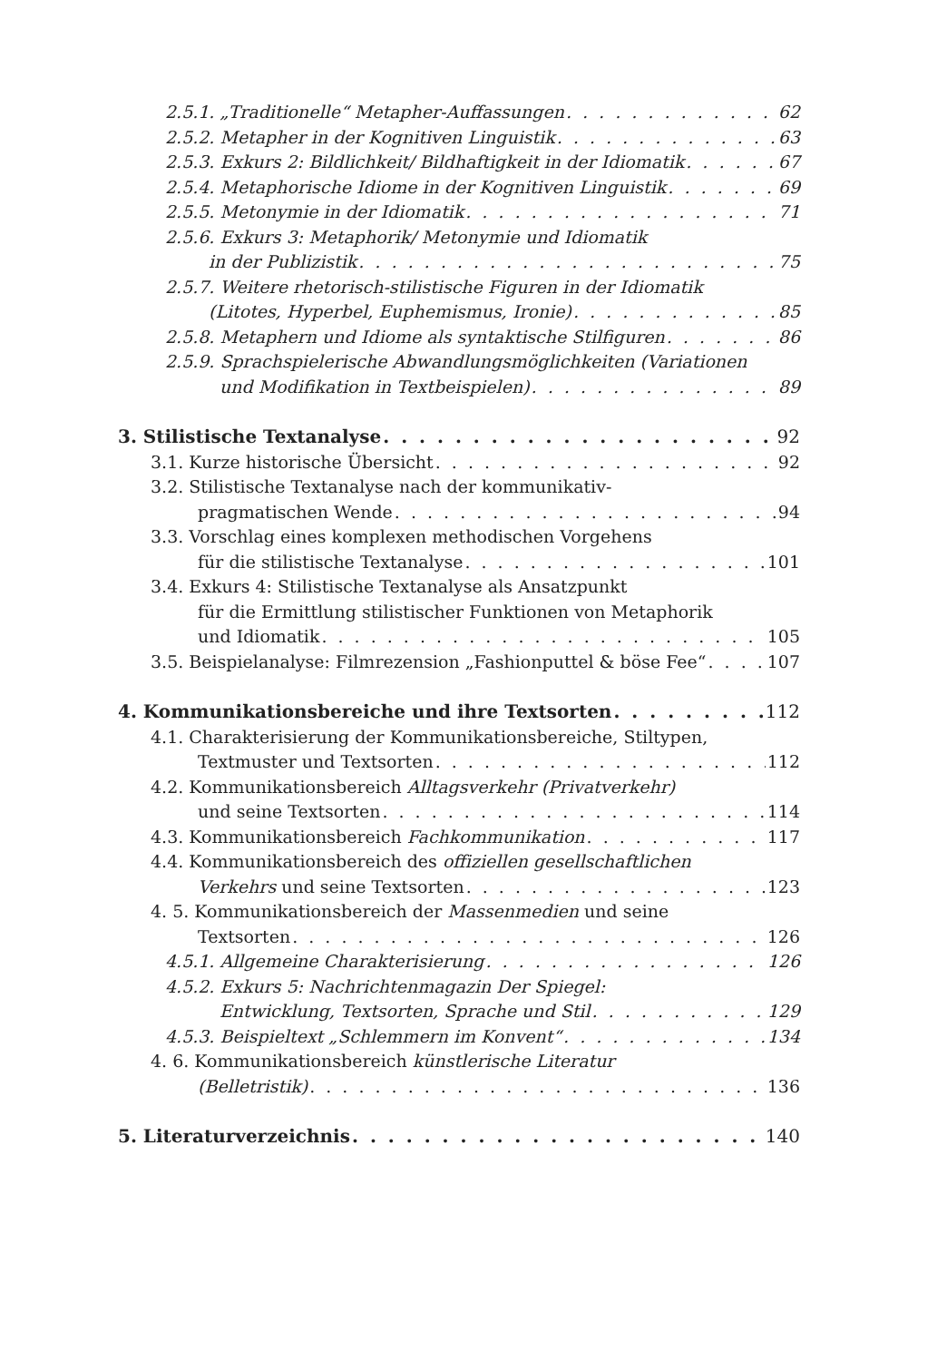2.5.1. „Traditionelle“ Metapher-Auffassungen 62
2.5.2. Metapher in der Kognitiven Linguistik 63
2.5.3. Exkurs 2: Bildlichkeit/ Bildhaftigkeit in der Idiomatik 67
2.5.4. Metaphorische Idiome in der Kognitiven Linguistik 69
2.5.5. Metonymie in der Idiomatik 71
2.5.6. Exkurs 3: Metaphorik/ Metonymie und Idiomatik
in der Publizistik 75
2.5.7. Weitere rhetorisch-stilistische Figuren in der Idiomatik
(Litotes, Hyperbel, Euphemismus, Ironie) 85
2.5.8. Metaphern und Idiome als syntaktische Stilfiguren 86
2.5.9. Sprachspielerische Abwandlungsmöglichkeiten (Variationen
und Modifikation in Textbeispielen) 89
3. Stilistische Textanalyse 92
3.1. Kurze historische Übersicht 92
3.2. Stilistische Textanalyse nach der kommunikativ-
pragmatischen Wende 94
3.3. Vorschlag eines komplexen methodischen Vorgehens
für die stilistische Textanalyse 101
3.4. Exkurs 4: Stilistische Textanalyse als Ansatzpunkt
für die Ermittlung stilistischer Funktionen von Metaphorik
und Idiomatik 105
3.5. Beispielanalyse: Filmrezension „Fashionputtel & böse Fee“ 107
4. Kommunikationsbereiche und ihre Textsorten 112
4.1. Charakterisierung der Kommunikationsbereiche, Stiltypen,
Textmuster und Textsorten 112
4.2. Kommunikationsbereich Alltagsverkehr (Privatverkehr)
und seine Textsorten 114
4.3. Kommunikationsbereich Fachkommunikation 117
4.4. Kommunikationsbereich des offiziellen gesellschaftlichen
Verkehrs und seine Textsorten 123
4. 5. Kommunikationsbereich der Massenmedien und seine
Textsorten 126
4.5.1. Allgemeine Charakterisierung 126
4.5.2. Exkurs 5: Nachrichtenmagazin Der Spiegel:
Entwicklung, Textsorten, Sprache und Stil 129
4.5.3. Beispieltext „Schlemmern im Konvent“ 134
4. 6. Kommunikationsbereich künstlerische Literatur
(Belletristik) 136
5. Literaturverzeichnis 140